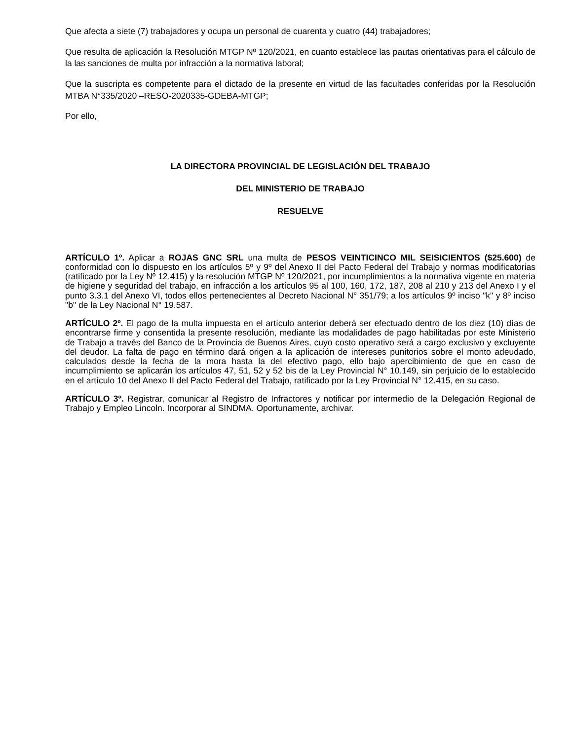Que afecta a siete (7) trabajadores y ocupa un personal de cuarenta y cuatro (44) trabajadores;
Que resulta de aplicación la Resolución MTGP Nº 120/2021, en cuanto establece las pautas orientativas para el cálculo de la las sanciones de multa por infracción a la normativa laboral;
Que la suscripta es competente para el dictado de la presente en virtud de las facultades conferidas por la Resolución MTBA N°335/2020 –RESO-2020335-GDEBA-MTGP;
Por ello,
LA DIRECTORA PROVINCIAL DE LEGISLACIÓN DEL TRABAJO
DEL MINISTERIO DE TRABAJO
RESUELVE
ARTÍCULO 1º. Aplicar a ROJAS GNC SRL una multa de PESOS VEINTICINCO MIL SEISICIENTOS ($25.600) de conformidad con lo dispuesto en los artículos 5º y 9º del Anexo II del Pacto Federal del Trabajo y normas modificatorias (ratificado por la Ley Nº 12.415) y la resolución MTGP Nº 120/2021, por incumplimientos a la normativa vigente en materia de higiene y seguridad del trabajo, en infracción a los artículos 95 al 100, 160, 172, 187, 208 al 210 y 213 del Anexo I y el punto 3.3.1 del Anexo VI, todos ellos pertenecientes al Decreto Nacional N° 351/79; a los artículos 9º inciso "k" y 8º inciso "b" de la Ley Nacional N° 19.587.
ARTÍCULO 2º. El pago de la multa impuesta en el artículo anterior deberá ser efectuado dentro de los diez (10) días de encontrarse firme y consentida la presente resolución, mediante las modalidades de pago habilitadas por este Ministerio de Trabajo a través del Banco de la Provincia de Buenos Aires, cuyo costo operativo será a cargo exclusivo y excluyente del deudor. La falta de pago en término dará origen a la aplicación de intereses punitorios sobre el monto adeudado, calculados desde la fecha de la mora hasta la del efectivo pago, ello bajo apercibimiento de que en caso de incumplimiento se aplicarán los artículos 47, 51, 52 y 52 bis de la Ley Provincial N° 10.149, sin perjuicio de lo establecido en el artículo 10 del Anexo II del Pacto Federal del Trabajo, ratificado por la Ley Provincial N° 12.415, en su caso.
ARTÍCULO 3º. Registrar, comunicar al Registro de Infractores y notificar por intermedio de la Delegación Regional de Trabajo y Empleo Lincoln. Incorporar al SINDMA. Oportunamente, archivar.